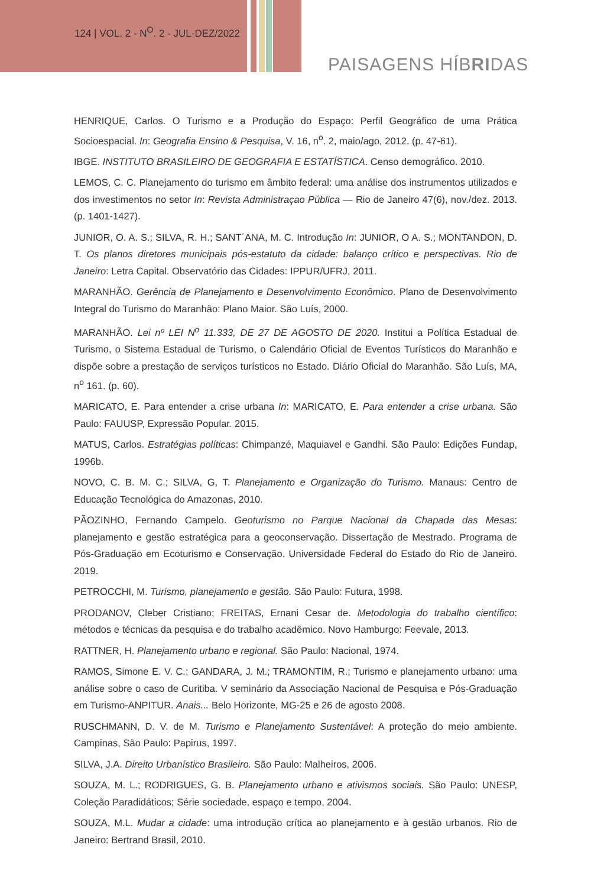124 | VOL. 2 - N<sup>O</sup>. 2 - JUL-DEZ/2022
PAISAGENS HÍBRIDAS
HENRIQUE, Carlos. O Turismo e a Produção do Espaço: Perfil Geográfico de uma Prática Socioespacial. In: Geografia Ensino & Pesquisa, V. 16, n<sup>o</sup>. 2, maio/ago, 2012. (p. 47-61).
IBGE. INSTITUTO BRASILEIRO DE GEOGRAFIA E ESTATÍSTICA. Censo demográfico. 2010.
LEMOS, C. C. Planejamento do turismo em âmbito federal: uma análise dos instrumentos utilizados e dos investimentos no setor In: Revista Administraçao Pública — Rio de Janeiro 47(6), nov./dez. 2013. (p. 1401-1427).
JUNIOR, O. A. S.; SILVA, R. H.; SANT´ANA, M. C. Introdução In: JUNIOR, O A. S.; MONTANDON, D. T. Os planos diretores municipais pós-estatuto da cidade: balanço crítico e perspectivas. Rio de Janeiro: Letra Capital. Observatório das Cidades: IPPUR/UFRJ, 2011.
MARANHÃO. Gerência de Planejamento e Desenvolvimento Econômico. Plano de Desenvolvimento Integral do Turismo do Maranhão: Plano Maior. São Luís, 2000.
MARANHÃO. Lei nº LEI N<sup>o</sup> 11.333, DE 27 DE AGOSTO DE 2020. Institui a Política Estadual de Turismo, o Sistema Estadual de Turismo, o Calendário Oficial de Eventos Turísticos do Maranhão e dispõe sobre a prestação de serviços turísticos no Estado. Diário Oficial do Maranhão. São Luís, MA, n<sup>o</sup> 161. (p. 60).
MARICATO, E. Para entender a crise urbana In: MARICATO, E. Para entender a crise urbana. São Paulo: FAUUSP, Expressão Popular. 2015.
MATUS, Carlos. Estratégias políticas: Chimpanzé, Maquiavel e Gandhi. São Paulo: Edições Fundap, 1996b.
NOVO, C. B. M. C.; SILVA, G, T. Planejamento e Organização do Turismo. Manaus: Centro de Educação Tecnológica do Amazonas, 2010.
PÃOZINHO, Fernando Campelo. Geoturismo no Parque Nacional da Chapada das Mesas: planejamento e gestão estratégica para a geoconservação. Dissertação de Mestrado. Programa de Pós-Graduação em Ecoturismo e Conservação. Universidade Federal do Estado do Rio de Janeiro. 2019.
PETROCCHI, M. Turismo, planejamento e gestão. São Paulo: Futura, 1998.
PRODANOV, Cleber Cristiano; FREITAS, Ernani Cesar de. Metodologia do trabalho científico: métodos e técnicas da pesquisa e do trabalho acadêmico. Novo Hamburgo: Feevale, 2013.
RATTNER, H. Planejamento urbano e regional. São Paulo: Nacional, 1974.
RAMOS, Simone E. V. C.; GANDARA, J. M.; TRAMONTIM, R.; Turismo e planejamento urbano: uma análise sobre o caso de Curitiba. V seminário da Associação Nacional de Pesquisa e Pós-Graduação em Turismo-ANPITUR. Anais... Belo Horizonte, MG-25 e 26 de agosto 2008.
RUSCHMANN, D. V. de M. Turismo e Planejamento Sustentável: A proteção do meio ambiente. Campinas, São Paulo: Papirus, 1997.
SILVA, J.A. Direito Urbanístico Brasileiro. São Paulo: Malheiros, 2006.
SOUZA, M. L.; RODRIGUES, G. B. Planejamento urbano e ativismos sociais. São Paulo: UNESP, Coleção Paradidáticos; Série sociedade, espaço e tempo, 2004.
SOUZA, M.L. Mudar a cidade: uma introdução crítica ao planejamento e à gestão urbanos. Rio de Janeiro: Bertrand Brasil, 2010.